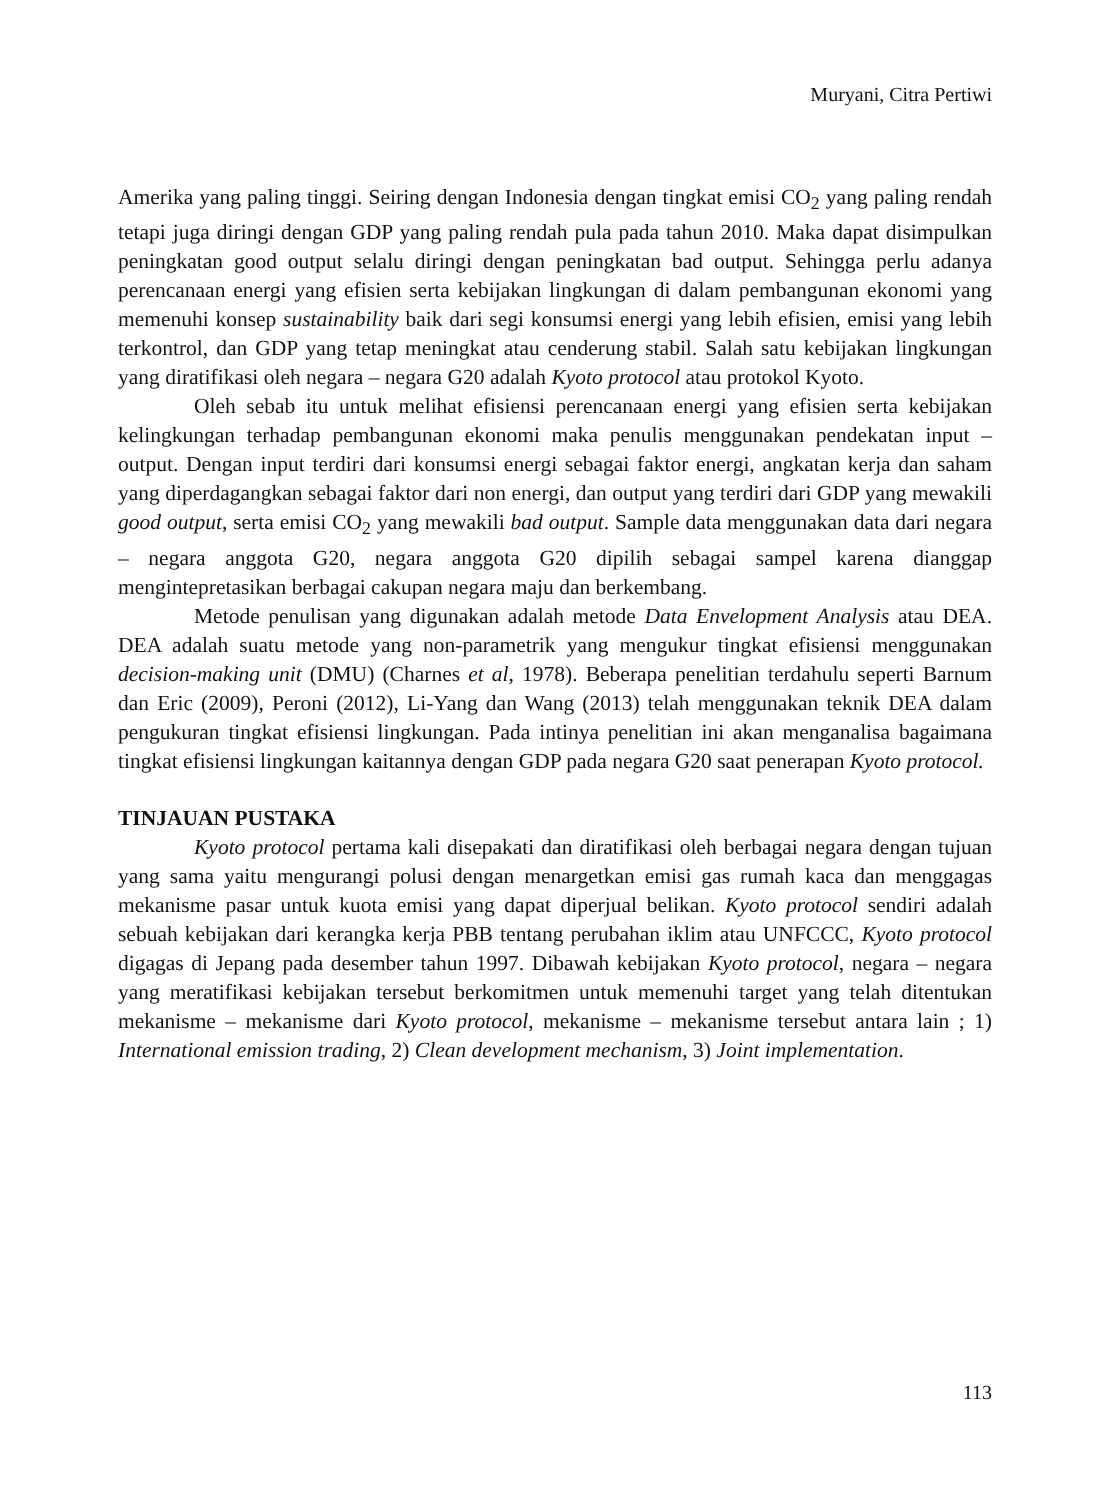Muryani, Citra Pertiwi
Amerika yang paling tinggi. Seiring dengan Indonesia dengan tingkat emisi CO<sub>2</sub> yang paling rendah tetapi juga diringi dengan GDP yang paling rendah pula pada tahun 2010. Maka dapat disimpulkan peningkatan good output selalu diringi dengan peningkatan bad output. Sehingga perlu adanya perencanaan energi yang efisien serta kebijakan lingkungan di dalam pembangunan ekonomi yang memenuhi konsep sustainability baik dari segi konsumsi energi yang lebih efisien, emisi yang lebih terkontrol, dan GDP yang tetap meningkat atau cenderung stabil. Salah satu kebijakan lingkungan yang diratifikasi oleh negara – negara G20 adalah Kyoto protocol atau protokol Kyoto.
Oleh sebab itu untuk melihat efisiensi perencanaan energi yang efisien serta kebijakan kelingkungan terhadap pembangunan ekonomi maka penulis menggunakan pendekatan input – output. Dengan input terdiri dari konsumsi energi sebagai faktor energi, angkatan kerja dan saham yang diperdagangkan sebagai faktor dari non energi, dan output yang terdiri dari GDP yang mewakili good output, serta emisi CO<sub>2</sub> yang mewakili bad output. Sample data menggunakan data dari negara – negara anggota G20, negara anggota G20 dipilih sebagai sampel karena dianggap mengintepretasikan berbagai cakupan negara maju dan berkembang.
Metode penulisan yang digunakan adalah metode Data Envelopment Analysis atau DEA. DEA adalah suatu metode yang non-parametrik yang mengukur tingkat efisiensi menggunakan decision-making unit (DMU) (Charnes et al, 1978). Beberapa penelitian terdahulu seperti Barnum dan Eric (2009), Peroni (2012), Li-Yang dan Wang (2013) telah menggunakan teknik DEA dalam pengukuran tingkat efisiensi lingkungan. Pada intinya penelitian ini akan menganalisa bagaimana tingkat efisiensi lingkungan kaitannya dengan GDP pada negara G20 saat penerapan Kyoto protocol.
TINJAUAN PUSTAKA
Kyoto protocol pertama kali disepakati dan diratifikasi oleh berbagai negara dengan tujuan yang sama yaitu mengurangi polusi dengan menargetkan emisi gas rumah kaca dan menggagas mekanisme pasar untuk kuota emisi yang dapat diperjual belikan. Kyoto protocol sendiri adalah sebuah kebijakan dari kerangka kerja PBB tentang perubahan iklim atau UNFCCC, Kyoto protocol digagas di Jepang pada desember tahun 1997. Dibawah kebijakan Kyoto protocol, negara – negara yang meratifikasi kebijakan tersebut berkomitmen untuk memenuhi target yang telah ditentukan mekanisme – mekanisme dari Kyoto protocol, mekanisme – mekanisme tersebut antara lain ; 1) International emission trading, 2) Clean development mechanism, 3) Joint implementation.
113